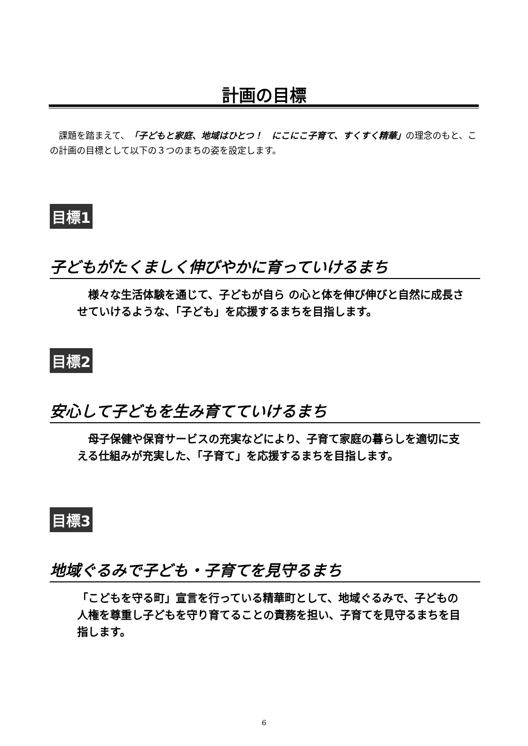計画の目標
　課題を踏まえて、「子どもと家庭、地域はひとつ！　にこにこ子育て、すくすく精華」の理念のもと、この計画の目標として以下の３つのまちの姿を設定します。
目標1
子どもがたくましく伸びやかに育っていけるまち
　様々な生活体験を通じて、子どもが自ら の心と体を伸び伸びと自然に成長させていけるような、「子ども」を応援するまちを目指します。
目標2
安心して子どもを生み育てていけるまち
　母子保健や保育サービスの充実などにより、子育て家庭の暮らしを適切に支える仕組みが充実した、「子育て」を応援するまちを目指します。
目標3
地域ぐるみで子ども・子育てを見守るまち
「こどもを守る町」宣言を行っている精華町として、地域ぐるみで、子どもの人権を尊重し子どもを守り育てることの責務を担い、子育てを見守るまちを目指します。
6